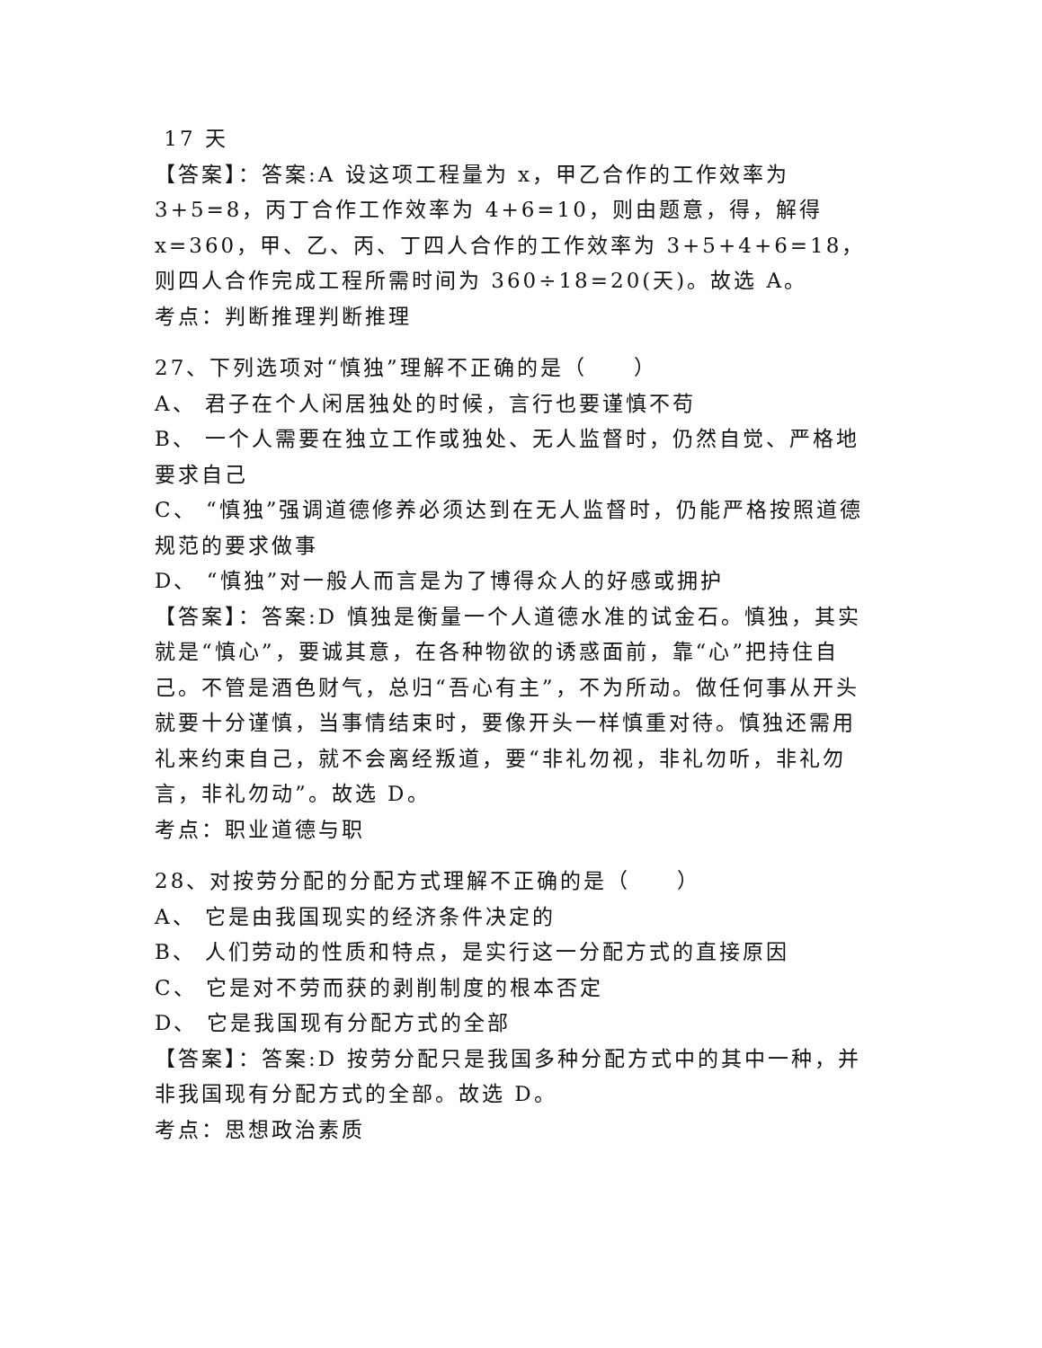17 天
【答案】：答案:A 设这项工程量为 x，甲乙合作的工作效率为 3+5=8，丙丁合作工作效率为 4+6=10，则由题意，得，解得 x=360，甲、乙、丙、丁四人合作的工作效率为 3+5+4+6=18，则四人合作完成工程所需时间为 360÷18=20(天)。故选 A。
考点：判断推理判断推理
27、下列选项对“慎独”理解不正确的是（　　）
A、 君子在个人闲居独处的时候，言行也要谨慎不苟
B、 一个人需要在独立工作或独处、无人监督时，仍然自觉、严格地要求自己
C、 “慎独”强调道德修养必须达到在无人监督时，仍能严格按照道德规范的要求做事
D、 “慎独”对一般人而言是为了博得众人的好感或拥护
【答案】：答案:D 慎独是衡量一个人道德水准的试金石。慎独，其实就是“慎心”，要诚其意，在各种物欲的诱惑面前，靠“心”把持住自己。不管是酒色财气，总归“吾心有主”，不为所动。做任何事从开头就要十分谨慎，当事情结束时，要像开头一样慎重对待。慎独还需用礼来约束自己，就不会离经叛道，要“非礼勿视，非礼勿听，非礼勿言，非礼勿动”。故选 D。
考点：职业道德与职
28、对按劳分配的分配方式理解不正确的是（　　）
A、 它是由我国现实的经济条件决定的
B、 人们劳动的性质和特点，是实行这一分配方式的直接原因
C、 它是对不劳而获的剥削制度的根本否定
D、 它是我国现有分配方式的全部
【答案】：答案:D 按劳分配只是我国多种分配方式中的其中一种，并非我国现有分配方式的全部。故选 D。
考点：思想政治素质